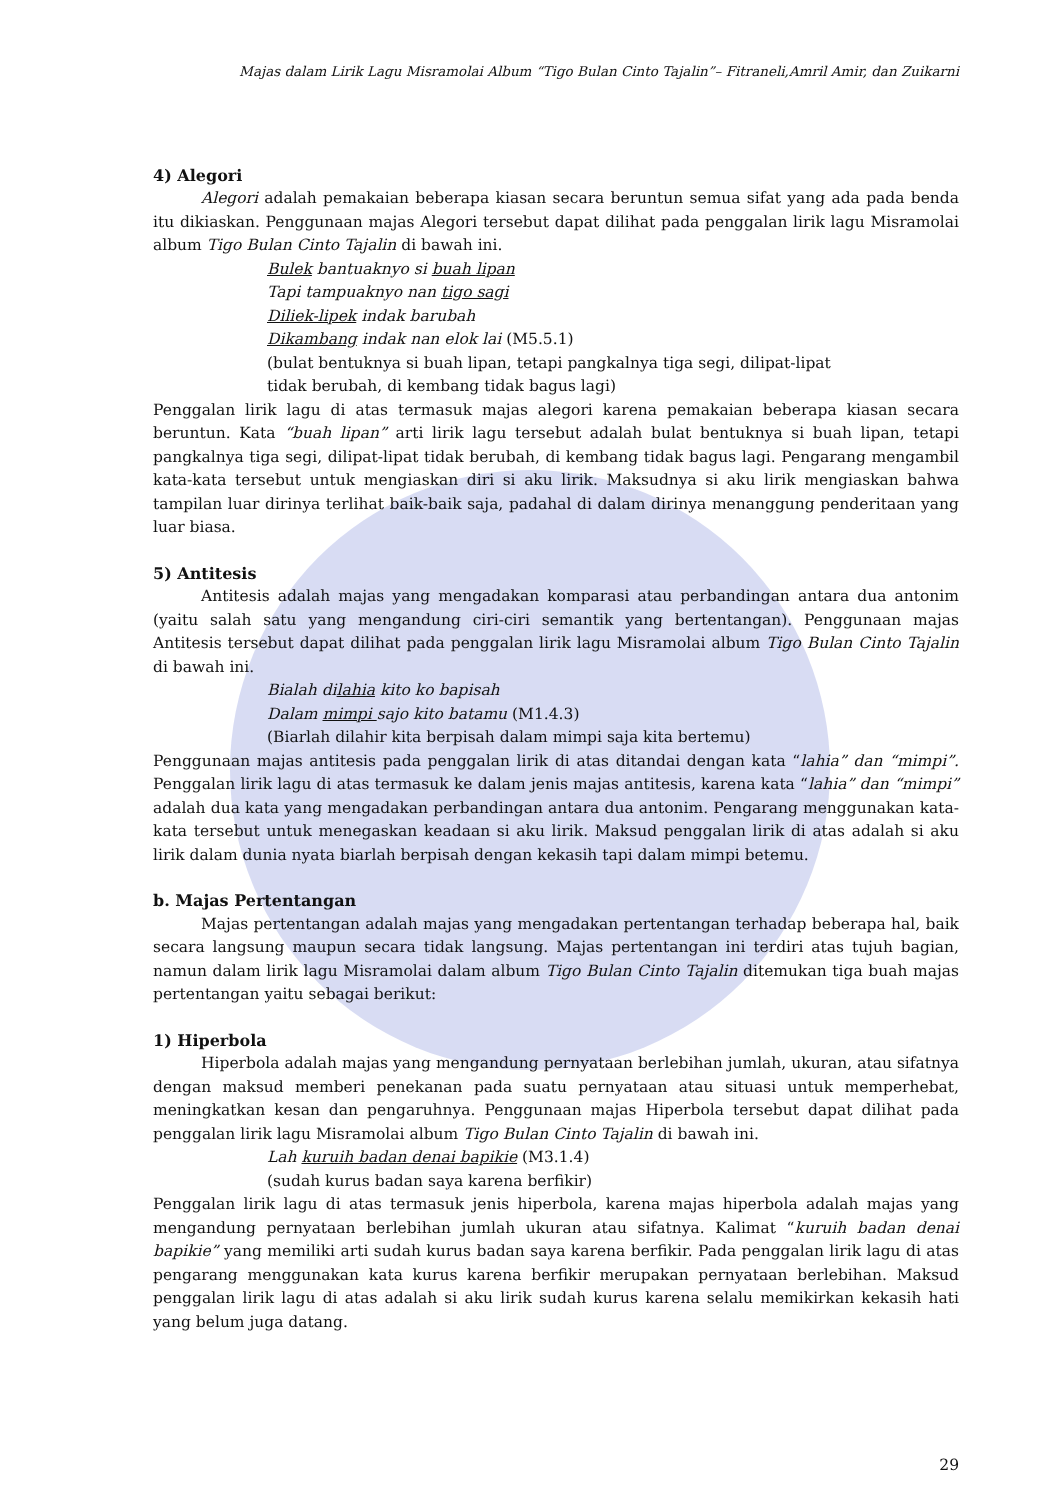Majas dalam Lirik Lagu Misramolai Album “Tigo Bulan Cinto Tajalin”– Fitraneli,Amril Amir, dan Zuikarni
4) Alegori
Alegori adalah pemakaian beberapa kiasan secara beruntun semua sifat yang ada pada benda itu dikiaskan. Penggunaan majas Alegori tersebut dapat dilihat pada penggalan lirik lagu Misramolai album Tigo Bulan Cinto Tajalin di bawah ini.
Bulek bantuaknyo si buah lipan
Tapi tampuaknyo nan tigo sagi
Diliek-lipek indak barubah
Dikambang indak nan elok lai (M5.5.1)
(bulat bentuknya si buah lipan, tetapi pangkalnya tiga segi, dilipat-lipat
tidak berubah, di kembang tidak bagus lagi)
Penggalan lirik lagu di atas termasuk majas alegori karena pemakaian beberapa kiasan secara beruntun. Kata “buah lipan” arti lirik lagu tersebut adalah bulat bentuknya si buah lipan, tetapi pangkalnya tiga segi, dilipat-lipat tidak berubah, di kembang tidak bagus lagi. Pengarang mengambil kata-kata tersebut untuk mengiaskan diri si aku lirik. Maksudnya si aku lirik mengiaskan bahwa tampilan luar dirinya terlihat baik-baik saja, padahal di dalam dirinya menanggung penderitaan yang luar biasa.
5) Antitesis
Antitesis adalah majas yang mengadakan komparasi atau perbandingan antara dua antonim (yaitu salah satu yang mengandung ciri-ciri semantik yang bertentangan). Penggunaan majas Antitesis tersebut dapat dilihat pada penggalan lirik lagu Misramolai album Tigo Bulan Cinto Tajalin di bawah ini.
Bialah dilahia kito ko bapisah
Dalam mimpi sajo kito batamu (M1.4.3)
(Biarlah dilahir kita berpisah dalam mimpi saja kita bertemu)
Penggunaan majas antitesis pada penggalan lirik di atas ditandai dengan kata “lahia” dan “mimpi”. Penggalan lirik lagu di atas termasuk ke dalam jenis majas antitesis, karena kata “lahia” dan “mimpi” adalah dua kata yang mengadakan perbandingan antara dua antonim. Pengarang menggunakan kata-kata tersebut untuk menegaskan keadaan si aku lirik. Maksud penggalan lirik di atas adalah si aku lirik dalam dunia nyata biarlah berpisah dengan kekasih tapi dalam mimpi betemu.
b. Majas Pertentangan
Majas pertentangan adalah majas yang mengadakan pertentangan terhadap beberapa hal, baik secara langsung maupun secara tidak langsung. Majas pertentangan ini terdiri atas tujuh bagian, namun dalam lirik lagu Misramolai dalam album Tigo Bulan Cinto Tajalin ditemukan tiga buah majas pertentangan yaitu sebagai berikut:
1) Hiperbola
Hiperbola adalah majas yang mengandung pernyataan berlebihan jumlah, ukuran, atau sifatnya dengan maksud memberi penekanan pada suatu pernyataan atau situasi untuk memperhebat, meningkatkan kesan dan pengaruhnya. Penggunaan majas Hiperbola tersebut dapat dilihat pada penggalan lirik lagu Misramolai album Tigo Bulan Cinto Tajalin di bawah ini.
Lah kuruih badan denai bapikie (M3.1.4)
(sudah kurus badan saya karena berfikir)
Penggalan lirik lagu di atas termasuk jenis hiperbola, karena majas hiperbola adalah majas yang mengandung pernyataan berlebihan jumlah ukuran atau sifatnya. Kalimat “kuruih badan denai bapikie” yang memiliki arti sudah kurus badan saya karena berfikir. Pada penggalan lirik lagu di atas pengarang menggunakan kata kurus karena berfikir merupakan pernyataan berlebihan. Maksud penggalan lirik lagu di atas adalah si aku lirik sudah kurus karena selalu memikirkan kekasih hati yang belum juga datang.
29